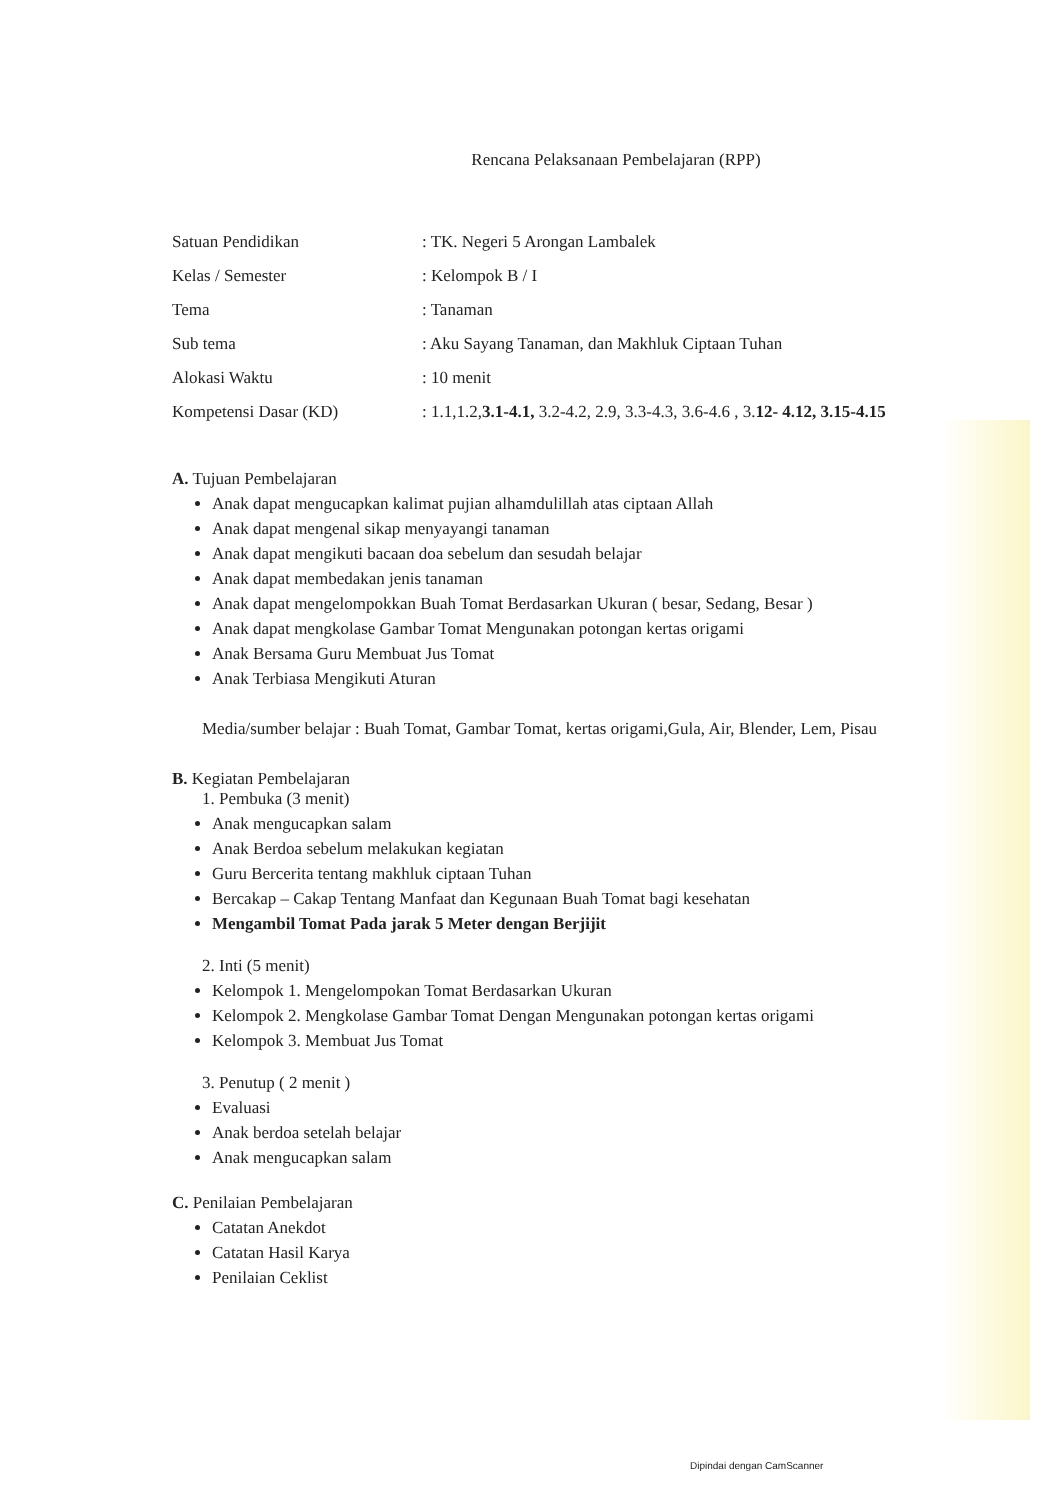Rencana Pelaksanaan Pembelajaran (RPP)
| Satuan Pendidikan | : TK. Negeri 5 Arongan Lambalek |
| Kelas / Semester | : Kelompok B / I |
| Tema | : Tanaman |
| Sub tema | : Aku Sayang Tanaman, dan Makhluk Ciptaan Tuhan |
| Alokasi Waktu | : 10 menit |
| Kompetensi Dasar (KD) | : 1.1,1.2, 3.1-4.1, 3.2-4.2, 2.9, 3.3-4.3, 3.6-4.6 , 3. 12- 4.12, 3.15-4.15 |
A. Tujuan Pembelajaran
Anak dapat mengucapkan kalimat pujian alhamdulillah atas ciptaan Allah
Anak dapat mengenal sikap menyayangi tanaman
Anak dapat mengikuti bacaan doa sebelum dan sesudah belajar
Anak dapat membedakan jenis tanaman
Anak dapat mengelompokkan Buah Tomat Berdasarkan Ukuran ( besar, Sedang, Besar )
Anak dapat mengkolase Gambar Tomat Mengunakan potongan kertas origami
Anak Bersama Guru Membuat Jus Tomat
Anak Terbiasa Mengikuti Aturan
Media/sumber belajar : Buah Tomat, Gambar Tomat, kertas origami,Gula, Air, Blender, Lem, Pisau
B. Kegiatan Pembelajaran
1. Pembuka (3 menit)
Anak mengucapkan salam
Anak Berdoa sebelum melakukan kegiatan
Guru Bercerita tentang makhluk ciptaan Tuhan
Bercakap – Cakap Tentang Manfaat dan Kegunaan Buah Tomat bagi kesehatan
Mengambil Tomat Pada jarak 5 Meter dengan Berjijit
2. Inti (5 menit)
Kelompok 1. Mengelompokan Tomat Berdasarkan Ukuran
Kelompok 2. Mengkolase Gambar Tomat Dengan Mengunakan potongan kertas origami
Kelompok 3. Membuat Jus Tomat
3. Penutup ( 2 menit )
Evaluasi
Anak berdoa setelah belajar
Anak mengucapkan salam
C. Penilaian Pembelajaran
Catatan Anekdot
Catatan Hasil Karya
Penilaian Ceklist
Dipindai dengan CamScanner